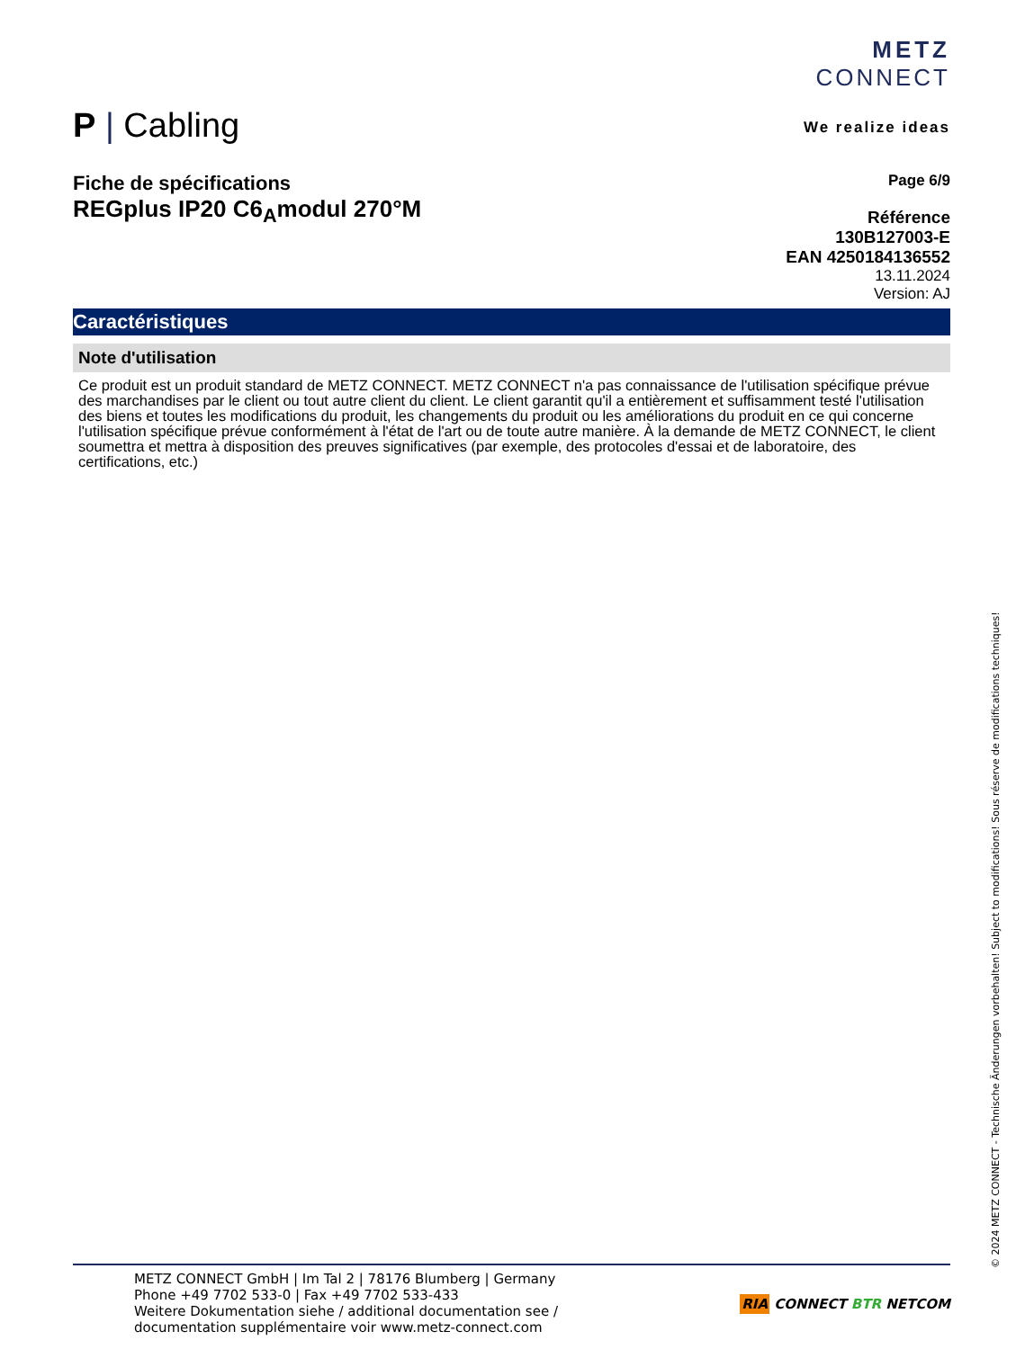P | Cabling
METZ
CONNECT
We realize ideas
Fiche de spécifications
REGplus IP20 C6<sub>A</sub>modul 270°M
Page 6/9
Référence
130B127003-E
EAN 4250184136552
13.11.2024
Version: AJ
Caractéristiques
Note d'utilisation
Ce produit est un produit standard de METZ CONNECT. METZ CONNECT n'a pas connaissance de l'utilisation spécifique prévue des marchandises par le client ou tout autre client du client. Le client garantit qu'il a entièrement et suffisamment testé l'utilisation des biens et toutes les modifications du produit, les changements du produit ou les améliorations du produit en ce qui concerne l'utilisation spécifique prévue conformément à l'état de l'art ou de toute autre manière. À la demande de METZ CONNECT, le client soumettra et mettra à disposition des preuves significatives (par exemple, des protocoles d'essai et de laboratoire, des certifications, etc.)
METZ CONNECT GmbH | Im Tal 2 | 78176 Blumberg | Germany
Phone +49 7702 533-0 | Fax +49 7702 533-433
Weitere Dokumentation siehe / additional documentation see /
documentation supplémentaire voir www.metz-connect.com
RIA CONNECT BTR NETCOM
© 2024 METZ CONNECT - Technische Änderungen vorbehalten! Subject to modifications! Sous réserve de modifications techniques!